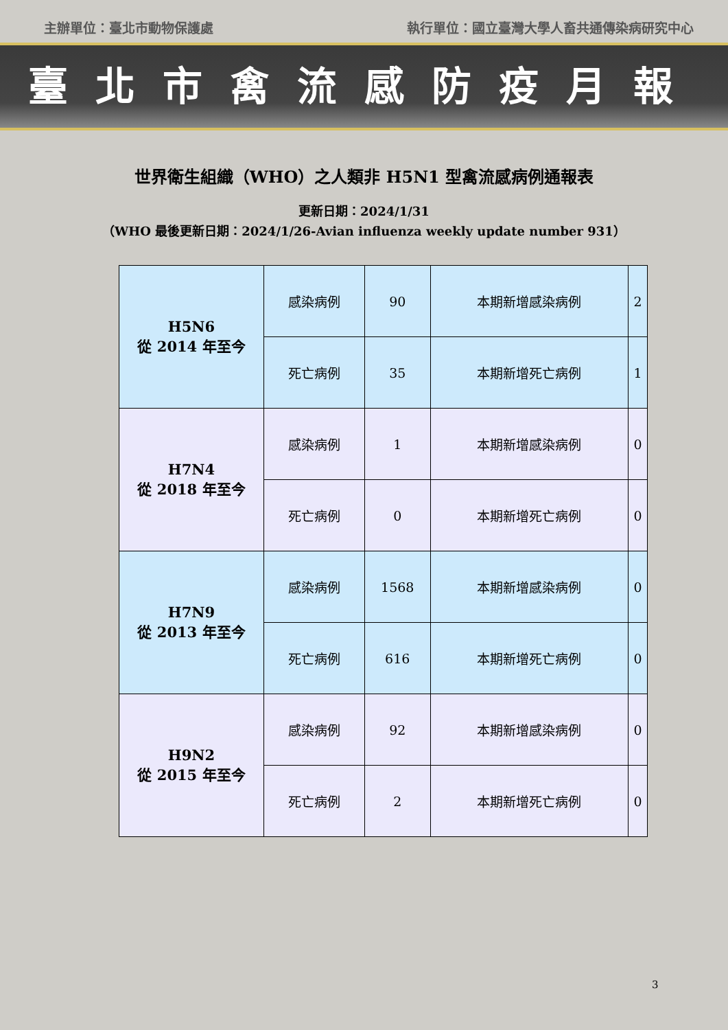主辦單位：臺北市動物保護處 執行單位：國立臺灣大學人畜共通傳染病研究中心
臺北市禽流感防疫月報
世界衛生組織（WHO）之人類非 H5N1 型禽流感病例通報表
更新日期：2024/1/31
（WHO 最後更新日期：2024/1/26-Avian influenza weekly update number 931）
| H5N6 從 2014 年至今 | 感染病例 | 90 | 本期新增感染病例 | 2 |
| | 死亡病例 | 35 | 本期新增死亡病例 | 1 |
| H7N4 從 2018 年至今 | 感染病例 | 1 | 本期新增感染病例 | 0 |
| | 死亡病例 | 0 | 本期新增死亡病例 | 0 |
| H7N9 從 2013 年至今 | 感染病例 | 1568 | 本期新增感染病例 | 0 |
| | 死亡病例 | 616 | 本期新增死亡病例 | 0 |
| H9N2 從 2015 年至今 | 感染病例 | 92 | 本期新增感染病例 | 0 |
| | 死亡病例 | 2 | 本期新增死亡病例 | 0 |
3